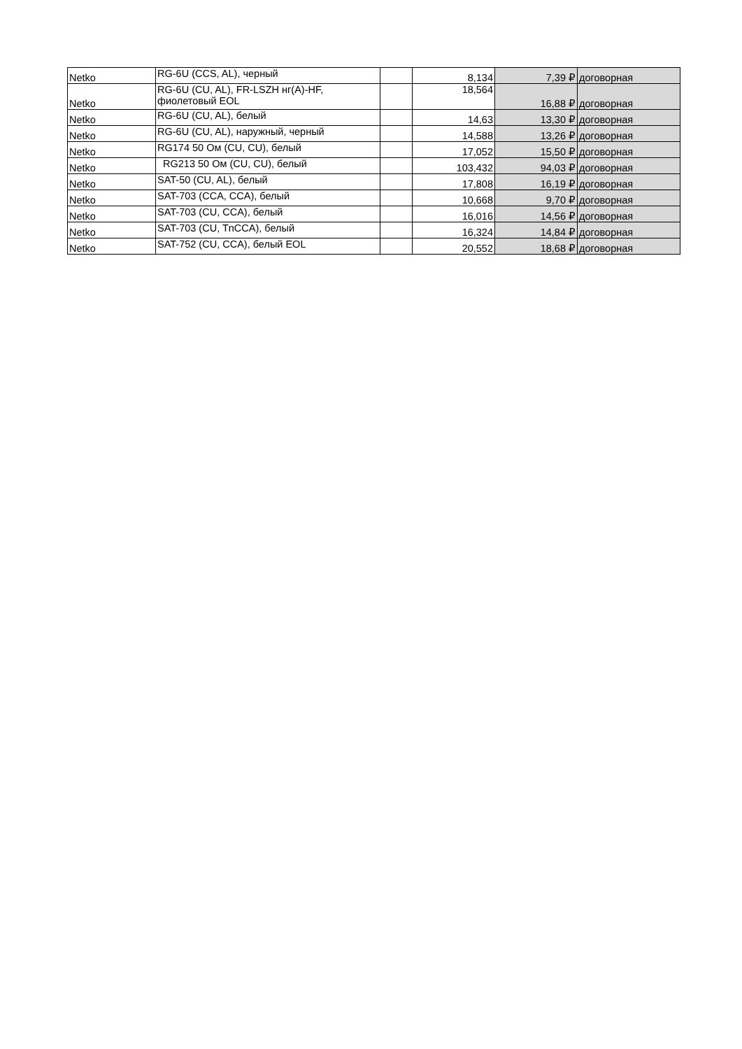| Netko | RG-6U (CCS, AL), черный | | 8,134 | 7,39 ₽ | договорная |
| Netko | RG-6U (CU, AL), FR-LSZH нг(A)-HF, фиолетовый EOL | | 18,564 | 16,88 ₽ | договорная |
| Netko | RG-6U (CU, AL), белый | | 14,63 | 13,30 ₽ | договорная |
| Netko | RG-6U (CU, AL), наружный, черный | | 14,588 | 13,26 ₽ | договорная |
| Netko | RG174 50 Ом (CU, CU), белый | | 17,052 | 15,50 ₽ | договорная |
| Netko | RG213 50 Ом (CU, CU), белый | | 103,432 | 94,03 ₽ | договорная |
| Netko | SAT-50 (CU, AL), белый | | 17,808 | 16,19 ₽ | договорная |
| Netko | SAT-703 (CCA, CCA), белый | | 10,668 | 9,70 ₽ | договорная |
| Netko | SAT-703 (CU, CCA), белый | | 16,016 | 14,56 ₽ | договорная |
| Netko | SAT-703 (CU, TnCCA), белый | | 16,324 | 14,84 ₽ | договорная |
| Netko | SAT-752 (CU, CCA), белый EOL | | 20,552 | 18,68 ₽ | договорная |